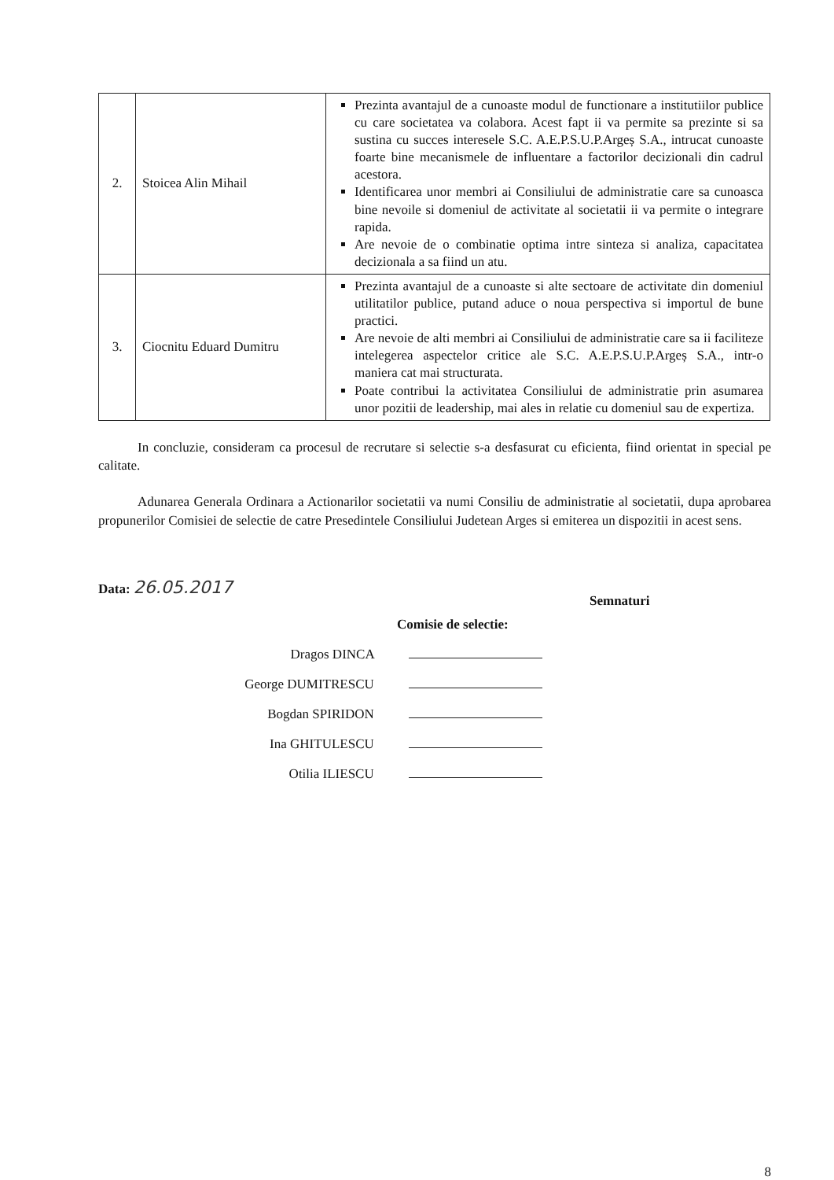| 2. | Stoicea Alin Mihail | Prezinta avantajul de a cunoaste modul de functionare a institutiilor publice cu care societatea va colabora. Acest fapt ii va permite sa prezinte si sa sustina cu succes interesele S.C. A.E.P.S.U.P.Argeș S.A., intrucat cunoaste foarte bine mecanismele de influentare a factorilor decizionali din cadrul acestora. Identificarea unor membri ai Consiliului de administratie care sa cunoasca bine nevoile si domeniul de activitate al societatii ii va permite o integrare rapida. Are nevoie de o combinatie optima intre sinteza si analiza, capacitatea decizionala a sa fiind un atu. |
| 3. | Ciocnitu Eduard Dumitru | Prezinta avantajul de a cunoaste si alte sectoare de activitate din domeniul utilitatilor publice, putand aduce o noua perspectiva si importul de bune practici. Are nevoie de alti membri ai Consiliului de administratie care sa ii faciliteze intelegerea aspectelor critice ale S.C. A.E.P.S.U.P.Argeș S.A., intr-o maniera cat mai structurata. Poate contribui la activitatea Consiliului de administratie prin asumarea unor pozitii de leadership, mai ales in relatie cu domeniul sau de expertiza. |
In concluzie, consideram ca procesul de recrutare si selectie s-a desfasurat cu eficienta, fiind orientat in special pe calitate.
Adunarea Generala Ordinara a Actionarilor societatii va numi Consiliu de administratie al societatii, dupa aprobarea propunerilor Comisiei de selectie de catre Presedintele Consiliului Judetean Arges si emiterea un dispozitii in acest sens.
Data: 26.05.2017
Semnaturi
Comisie de selectie:
Dragos DINCA
George DUMITRESCU
Bogdan SPIRIDON
Ina GHITULESCU
Otilia ILIESCU
8